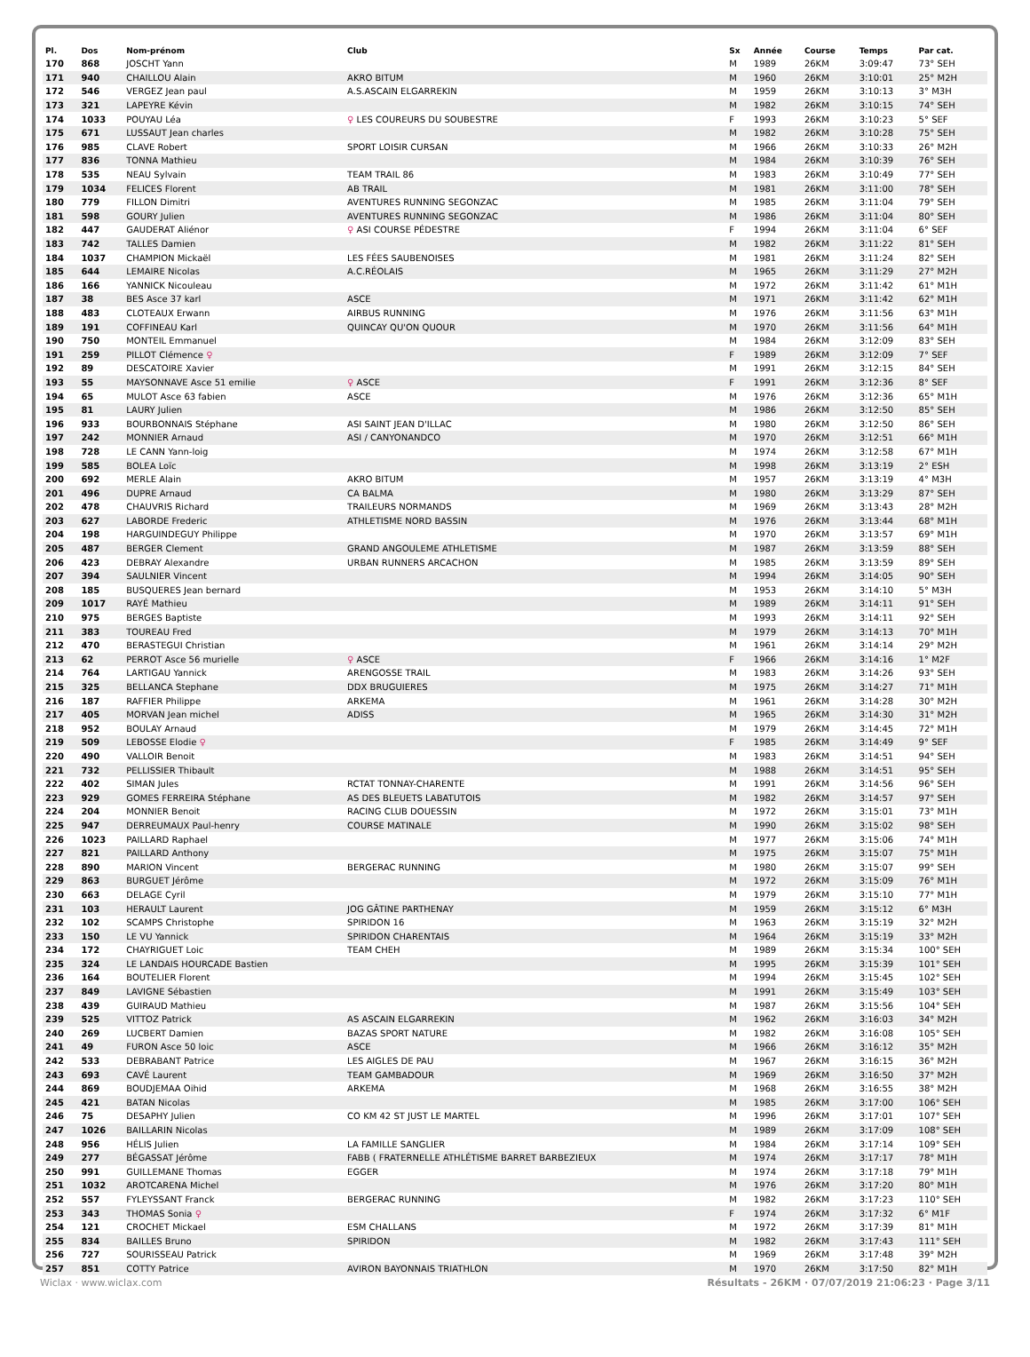| Pl. | Dos | Nom-prénom | Club | Sx | Année | Course | Temps | Par cat. |
| --- | --- | --- | --- | --- | --- | --- | --- | --- |
| 170 | 868 | JOSCHT Yann | | M | 1989 | 26KM | 3:09:47 | 73° SEH |
| 171 | 940 | CHAILLOU Alain | AKRO BITUM | M | 1960 | 26KM | 3:10:01 | 25° M2H |
| 172 | 546 | VERGEZ Jean paul | A.S.ASCAIN ELGARREKIN | M | 1959 | 26KM | 3:10:13 | 3° M3H |
| 173 | 321 | LAPEYRE Kévin | | M | 1982 | 26KM | 3:10:15 | 74° SEH |
| 174 | 1033 | POUYAU Léa | ♀ LES COUREURS DU SOUBESTRE | F | 1993 | 26KM | 3:10:23 | 5° SEF |
| 175 | 671 | LUSSAUT Jean charles | | M | 1982 | 26KM | 3:10:28 | 75° SEH |
| 176 | 985 | CLAVE Robert | SPORT LOISIR CURSAN | M | 1966 | 26KM | 3:10:33 | 26° M2H |
| 177 | 836 | TONNA Mathieu | | M | 1984 | 26KM | 3:10:39 | 76° SEH |
| 178 | 535 | NEAU Sylvain | TEAM TRAIL 86 | M | 1983 | 26KM | 3:10:49 | 77° SEH |
| 179 | 1034 | FELICES Florent | AB TRAIL | M | 1981 | 26KM | 3:11:00 | 78° SEH |
| 180 | 779 | FILLON Dimitri | AVENTURES RUNNING SEGONZAC | M | 1985 | 26KM | 3:11:04 | 79° SEH |
| 181 | 598 | GOURY Julien | AVENTURES RUNNING SEGONZAC | M | 1986 | 26KM | 3:11:04 | 80° SEH |
| 182 | 447 | GAUDERAT Aliénor | ♀ ASI COURSE PÉDESTRE | F | 1994 | 26KM | 3:11:04 | 6° SEF |
| 183 | 742 | TALLES Damien | | M | 1982 | 26KM | 3:11:22 | 81° SEH |
| 184 | 1037 | CHAMPION Mickaël | LES FÉES SAUBENOISES | M | 1981 | 26KM | 3:11:24 | 82° SEH |
| 185 | 644 | LEMAIRE Nicolas | A.C.RÉOLAIS | M | 1965 | 26KM | 3:11:29 | 27° M2H |
| 186 | 166 | YANNICK Nicouleau | | M | 1972 | 26KM | 3:11:42 | 61° M1H |
| 187 | 38 | BES Asce 37 karl | ASCE | M | 1971 | 26KM | 3:11:42 | 62° M1H |
| 188 | 483 | CLOTEAUX Erwann | AIRBUS RUNNING | M | 1976 | 26KM | 3:11:56 | 63° M1H |
| 189 | 191 | COFFINEAU Karl | QUINCAY QU'ON QUOUR | M | 1970 | 26KM | 3:11:56 | 64° M1H |
| 190 | 750 | MONTEIL Emmanuel | | M | 1984 | 26KM | 3:12:09 | 83° SEH |
| 191 | 259 | PILLOT Clémence ♀ | | F | 1989 | 26KM | 3:12:09 | 7° SEF |
| 192 | 89 | DESCATOIRE Xavier | | M | 1991 | 26KM | 3:12:15 | 84° SEH |
| 193 | 55 | MAYSONNAVE Asce 51 emilie | ♀ ASCE | F | 1991 | 26KM | 3:12:36 | 8° SEF |
| 194 | 65 | MULOT Asce 63 fabien | ASCE | M | 1976 | 26KM | 3:12:36 | 65° M1H |
| 195 | 81 | LAURY Julien | | M | 1986 | 26KM | 3:12:50 | 85° SEH |
| 196 | 933 | BOURBONNAIS Stéphane | ASI SAINT JEAN D'ILLAC | M | 1980 | 26KM | 3:12:50 | 86° SEH |
| 197 | 242 | MONNIER Arnaud | ASI / CANYONANDCO | M | 1970 | 26KM | 3:12:51 | 66° M1H |
| 198 | 728 | LE CANN Yann-loig | | M | 1974 | 26KM | 3:12:58 | 67° M1H |
| 199 | 585 | BOLEA Loïc | | M | 1998 | 26KM | 3:13:19 | 2° ESH |
| 200 | 692 | MERLE Alain | AKRO BITUM | M | 1957 | 26KM | 3:13:19 | 4° M3H |
| 201 | 496 | DUPRE Arnaud | CA BALMA | M | 1980 | 26KM | 3:13:29 | 87° SEH |
| 202 | 478 | CHAUVRIS Richard | TRAILEURS NORMANDS | M | 1969 | 26KM | 3:13:43 | 28° M2H |
| 203 | 627 | LABORDE Frederic | ATHLETISME NORD BASSIN | M | 1976 | 26KM | 3:13:44 | 68° M1H |
| 204 | 198 | HARGUINDEGUY Philippe | | M | 1970 | 26KM | 3:13:57 | 69° M1H |
| 205 | 487 | BERGER Clement | GRAND ANGOULEME ATHLETISME | M | 1987 | 26KM | 3:13:59 | 88° SEH |
| 206 | 423 | DEBRAY Alexandre | URBAN RUNNERS ARCACHON | M | 1985 | 26KM | 3:13:59 | 89° SEH |
| 207 | 394 | SAULNIER Vincent | | M | 1994 | 26KM | 3:14:05 | 90° SEH |
| 208 | 185 | BUSQUERES Jean bernard | | M | 1953 | 26KM | 3:14:10 | 5° M3H |
| 209 | 1017 | RAYÉ Mathieu | | M | 1989 | 26KM | 3:14:11 | 91° SEH |
| 210 | 975 | BERGES Baptiste | | M | 1993 | 26KM | 3:14:11 | 92° SEH |
| 211 | 383 | TOUREAU Fred | | M | 1979 | 26KM | 3:14:13 | 70° M1H |
| 212 | 470 | BERASTEGUI Christian | | M | 1961 | 26KM | 3:14:14 | 29° M2H |
| 213 | 62 | PERROT Asce 56 murielle | ♀ ASCE | F | 1966 | 26KM | 3:14:16 | 1° M2F |
| 214 | 764 | LARTIGAU Yannick | ARENGOSSE TRAIL | M | 1983 | 26KM | 3:14:26 | 93° SEH |
| 215 | 325 | BELLANCA Stephane | DDX BRUGUIERES | M | 1975 | 26KM | 3:14:27 | 71° M1H |
| 216 | 187 | RAFFIER Philippe | ARKEMA | M | 1961 | 26KM | 3:14:28 | 30° M2H |
| 217 | 405 | MORVAN Jean michel | ADISS | M | 1965 | 26KM | 3:14:30 | 31° M2H |
| 218 | 952 | BOULAY Arnaud | | M | 1979 | 26KM | 3:14:45 | 72° M1H |
| 219 | 509 | LEBOSSE Elodie ♀ | | F | 1985 | 26KM | 3:14:49 | 9° SEF |
| 220 | 490 | VALLOIR Benoit | | M | 1983 | 26KM | 3:14:51 | 94° SEH |
| 221 | 732 | PELLISSIER Thibault | | M | 1988 | 26KM | 3:14:51 | 95° SEH |
| 222 | 402 | SIMAN Jules | RCTAT TONNAY-CHARENTE | M | 1991 | 26KM | 3:14:56 | 96° SEH |
| 223 | 929 | GOMES FERREIRA Stéphane | AS DES BLEUETS LABATUTOIS | M | 1982 | 26KM | 3:14:57 | 97° SEH |
| 224 | 204 | MONNIER Benoit | RACING CLUB DOUESSIN | M | 1972 | 26KM | 3:15:01 | 73° M1H |
| 225 | 947 | DERREUMAUX Paul-henry | COURSE MATINALE | M | 1990 | 26KM | 3:15:02 | 98° SEH |
| 226 | 1023 | PAILLARD Raphael | | M | 1977 | 26KM | 3:15:06 | 74° M1H |
| 227 | 821 | PAILLARD Anthony | | M | 1975 | 26KM | 3:15:07 | 75° M1H |
| 228 | 890 | MARION Vincent | BERGERAC RUNNING | M | 1980 | 26KM | 3:15:07 | 99° SEH |
| 229 | 863 | BURGUET Jérôme | | M | 1972 | 26KM | 3:15:09 | 76° M1H |
| 230 | 663 | DELAGE Cyril | | M | 1979 | 26KM | 3:15:10 | 77° M1H |
| 231 | 103 | HERAULT Laurent | JOG GÂTINE PARTHENAY | M | 1959 | 26KM | 3:15:12 | 6° M3H |
| 232 | 102 | SCAMPS Christophe | SPIRIDON 16 | M | 1963 | 26KM | 3:15:19 | 32° M2H |
| 233 | 150 | LE VU Yannick | SPIRIDON CHARENTAIS | M | 1964 | 26KM | 3:15:19 | 33° M2H |
| 234 | 172 | CHAYRIGUET Loic | TEAM CHEH | M | 1989 | 26KM | 3:15:34 | 100° SEH |
| 235 | 324 | LE LANDAIS HOURCADE Bastien | | M | 1995 | 26KM | 3:15:39 | 101° SEH |
| 236 | 164 | BOUTELIER Florent | | M | 1994 | 26KM | 3:15:45 | 102° SEH |
| 237 | 849 | LAVIGNE Sébastien | | M | 1991 | 26KM | 3:15:49 | 103° SEH |
| 238 | 439 | GUIRAUD Mathieu | | M | 1987 | 26KM | 3:15:56 | 104° SEH |
| 239 | 525 | VITTOZ Patrick | AS ASCAIN ELGARREKIN | M | 1962 | 26KM | 3:16:03 | 34° M2H |
| 240 | 269 | LUCBERT Damien | BAZAS SPORT NATURE | M | 1982 | 26KM | 3:16:08 | 105° SEH |
| 241 | 49 | FURON Asce 50 loic | ASCE | M | 1966 | 26KM | 3:16:12 | 35° M2H |
| 242 | 533 | DEBRABANT Patrice | LES AIGLES DE PAU | M | 1967 | 26KM | 3:16:15 | 36° M2H |
| 243 | 693 | CAVÉ Laurent | TEAM GAMBADOUR | M | 1969 | 26KM | 3:16:50 | 37° M2H |
| 244 | 869 | BOUDJEMAA Oihid | ARKEMA | M | 1968 | 26KM | 3:16:55 | 38° M2H |
| 245 | 421 | BATAN Nicolas | | M | 1985 | 26KM | 3:17:00 | 106° SEH |
| 246 | 75 | DESAPHY Julien | CO KM 42 ST JUST LE MARTEL | M | 1996 | 26KM | 3:17:01 | 107° SEH |
| 247 | 1026 | BAILLARIN Nicolas | | M | 1989 | 26KM | 3:17:09 | 108° SEH |
| 248 | 956 | HÉLIS Julien | LA FAMILLE SANGLIER | M | 1984 | 26KM | 3:17:14 | 109° SEH |
| 249 | 277 | BÉGASSAT Jérôme | FABB ( FRATERNELLE ATHLÉTISME BARRET BARBEZIEUX | M | 1974 | 26KM | 3:17:17 | 78° M1H |
| 250 | 991 | GUILLEMANE Thomas | EGGER | M | 1974 | 26KM | 3:17:18 | 79° M1H |
| 251 | 1032 | AROTCARENA Michel | | M | 1976 | 26KM | 3:17:20 | 80° M1H |
| 252 | 557 | FYLEYSSANT Franck | BERGERAC RUNNING | M | 1982 | 26KM | 3:17:23 | 110° SEH |
| 253 | 343 | THOMAS Sonia ♀ | | F | 1974 | 26KM | 3:17:32 | 6° M1F |
| 254 | 121 | CROCHET Mickael | ESM CHALLANS | M | 1972 | 26KM | 3:17:39 | 81° M1H |
| 255 | 834 | BAILLES Bruno | SPIRIDON | M | 1982 | 26KM | 3:17:43 | 111° SEH |
| 256 | 727 | SOURISSEAU Patrick | | M | 1969 | 26KM | 3:17:48 | 39° M2H |
| 257 | 851 | COTTY Patrice | AVIRON BAYONNAIS TRIATHLON | M | 1970 | 26KM | 3:17:50 | 82° M1H |
Wiclax · www.wiclax.com Résultats - 26KM · 07/07/2019 21:06:23 · Page 3/11